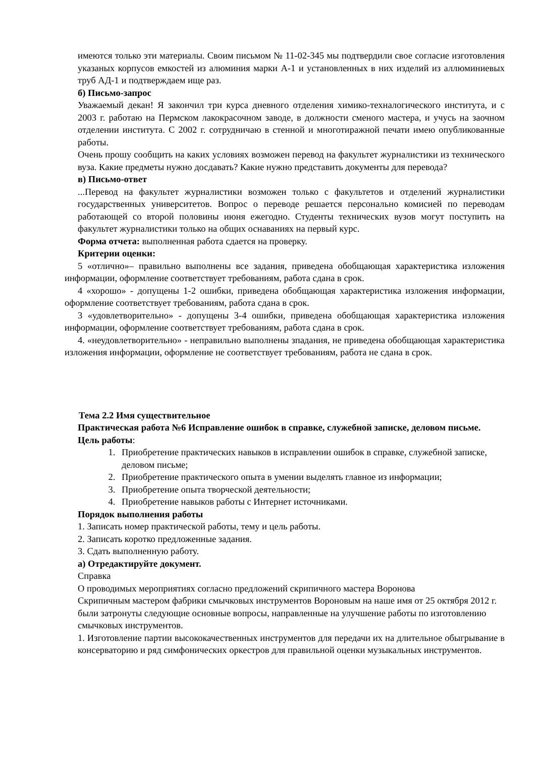имеются только эти материалы. Своим письмом № 11-02-345 мы подтвердили свое согласие изготовления указаных корпусов емкостей из алюминия марки А-1 и установленных в них изделий из аллюминиевых труб АД-1 и подтверждаем ище раз.
б) Письмо-запрос
Уважаемый декан! Я закончил три курса дневного отделения химико-техналогического института, и с 2003 г. работаю на Пермском лакокрасочном заводе, в должности сменого мастера, и учусь на заочном отделении института. С 2002 г. сотрудничаю в стенной и многотиражной печати имею опубликованные работы.
Очень прошу сообщить на каких условиях возможен перевод на факультет журналистики из технического вуза. Какие предметы нужно досдавать? Какие нужно представить документы для перевода?
в) Письмо-ответ
...Перевод на факультет журналистики возможен только с факультетов и отделений журналистики государственных университетов. Вопрос о переводе решается персонально комисией по переводам работающей со второй половины июня ежегодно. Студенты технических вузов могут поступить на факультет журналистики только на общих оснаваниях на первый курс.
Форма отчета: выполненная работа сдается на проверку.
Критерии оценки:
5 «отлично»– правильно выполнены все задания, приведена обобщающая характеристика изложения информации, оформление соответствует требованиям, работа сдана в срок.
4 «хорошо» - допущены 1-2 ошибки, приведена обобщающая характеристика изложения информации, оформление соответствует требованиям, работа сдана в срок.
3 «удовлетворительно» - допущены 3-4 ошибки, приведена обобщающая характеристика изложения информации, оформление соответствует требованиям, работа сдана в срок.
4. «неудовлетворительно» - неправильно выполнены зпадания, не приведена обобщающая характеристика изложения информации, оформление не соответствует требованиям, работа не сдана в срок.
Тема 2.2 Имя существительное
Практическая работа №6 Исправление ошибок в справке, служебной записке, деловом письме.
Цель работы:
1. Приобретение практических навыков в исправлении ошибок в справке, служебной записке, деловом письме;
2. Приобретение практического опыта в умении выделять главное из информации;
3. Приобретение опыта творческой деятельности;
4. Приобретение навыков работы с Интернет источниками.
Порядок выполнения работы
1. Записать номер практической работы, тему и цель работы.
2. Записать коротко предложенные задания.
3. Сдать выполненную работу.
а) Отредактируйте документ.
Справка
О проводимых мероприятиях согласно предложений скрипичного мастера Воронова
Скрипичным мастером фабрики смычковых инструментов Вороновым на наше имя от 25 октября 2012 г. были затронуты следующие основные вопросы, направленные на улучшение работы по изготовлению смычковых инструментов.
1. Изготовление партии высококачественных инструментов для передачи их на длительное обыгрывание в консерваторию и ряд симфонических оркестров для правильной оценки музыкальных инструментов.